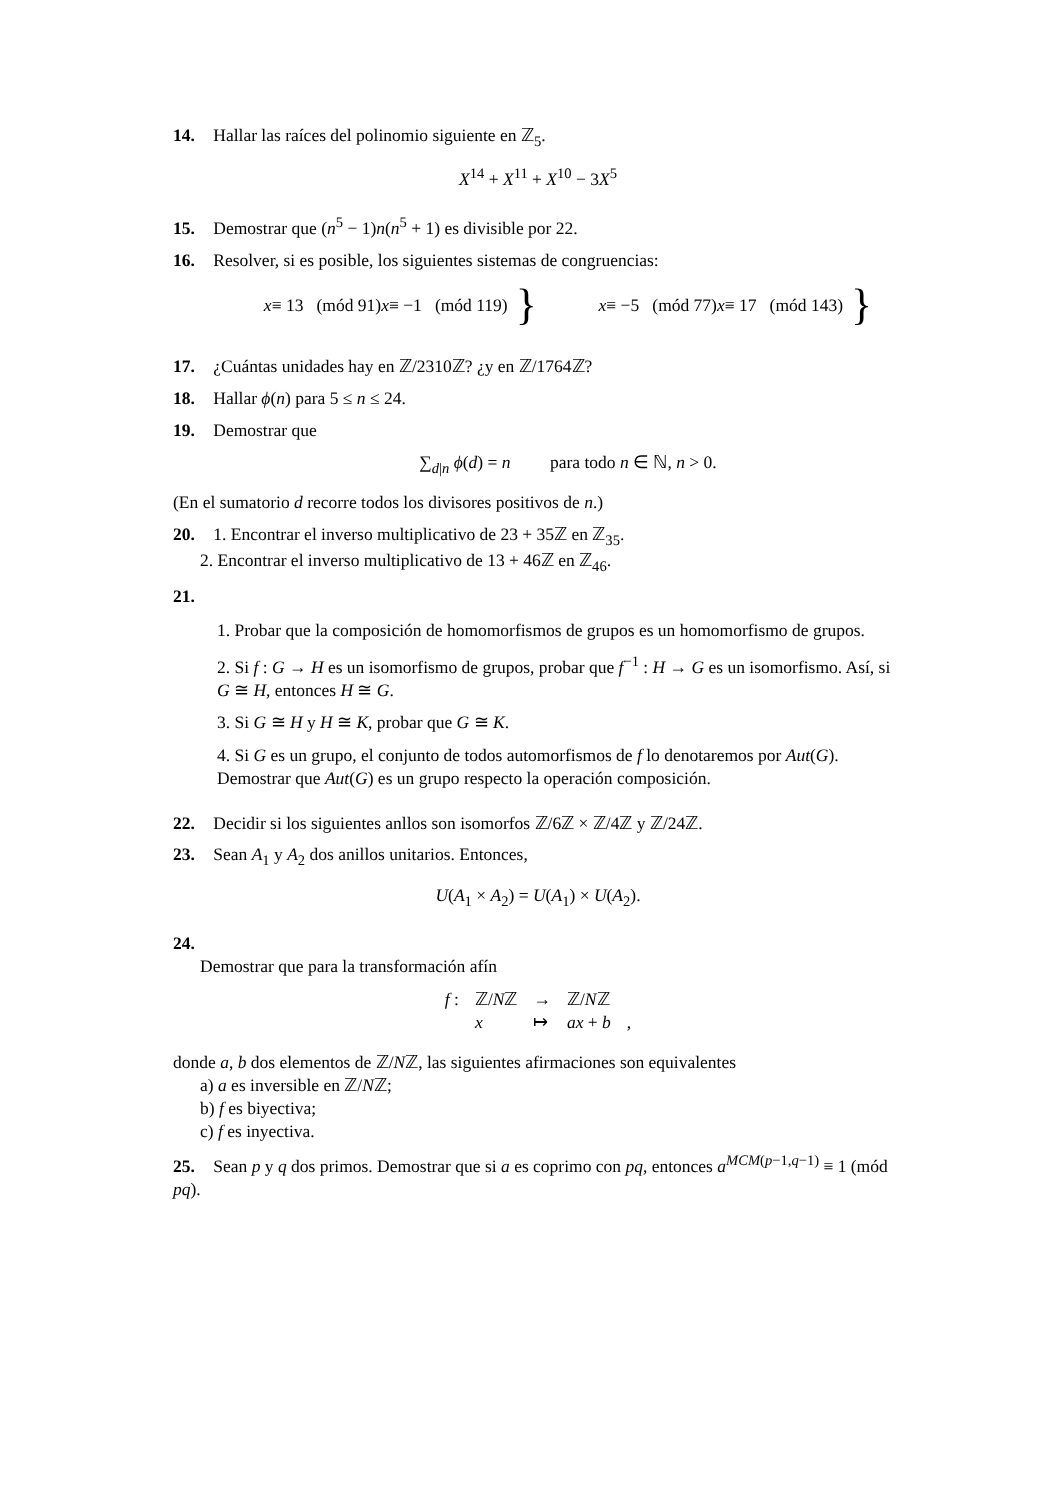14. Hallar las raíces del polinomio siguiente en ℤ<sub>5</sub>.
X<sup>14</sup> + X<sup>11</sup> + X<sup>10</sup> − 3X<sup>5</sup>
15. Demostrar que (n<sup>5</sup> − 1)n(n<sup>5</sup> + 1) es divisible por 22.
16. Resolver, si es posible, los siguientes sistemas de congruencias:
x ≡ 13 (mód 91)
x ≡ −1 (mód 119)
}
x ≡ −5 (mód 77)
x ≡ 17 (mód 143)
}
17. ¿Cuántas unidades hay en ℤ/2310ℤ? ¿y en ℤ/1764ℤ?
18. Hallar ϕ(n) para 5 ≤ n ≤ 24.
19. Demostrar que
∑<sub>d|n</sub> ϕ(d) = n para todo n ∈ ℕ, n > 0.
(En el sumatorio d recorre todos los divisores positivos de n.)
20. 1. Encontrar el inverso multiplicativo de 23 + 35ℤ en ℤ<sub>35</sub>.
2. Encontrar el inverso multiplicativo de 13 + 46ℤ en ℤ<sub>46</sub>.
21.
1. Probar que la composición de homomorfismos de grupos es un homomorfismo de grupos.
2. Si f : G → H es un isomorfismo de grupos, probar que f<sup>−1</sup> : H → G es un isomorfismo. Así, si G ≅ H, entonces H ≅ G.
3. Si G ≅ H y H ≅ K, probar que G ≅ K.
4. Si G es un grupo, el conjunto de todos automorfismos de f lo denotaremos por Aut(G). Demostrar que Aut(G) es un grupo respecto la operación composición.
22. Decidir si los siguientes anllos son isomorfos ℤ/6ℤ × ℤ/4ℤ y ℤ/24ℤ.
23. Sean A<sub>1</sub> y A<sub>2</sub> dos anillos unitarios. Entonces,
U(A<sub>1</sub> × A<sub>2</sub>) = U(A<sub>1</sub>) × U(A<sub>2</sub>).
24.
Demostrar que para la transformación afín
| f : | ℤ/ N ℤ | → | ℤ/ N ℤ | |
| | x | ↦ | ax + b | , |
donde a, b dos elementos de ℤ/Nℤ, las siguientes afirmaciones son equivalentes
a) a es inversible en ℤ/Nℤ;
b) f es biyectiva;
c) f es inyectiva.
25. Sean p y q dos primos. Demostrar que si a es coprimo con pq, entonces a<sup>MCM(p−1,q−1)</sup> ≡ 1 (mód pq).